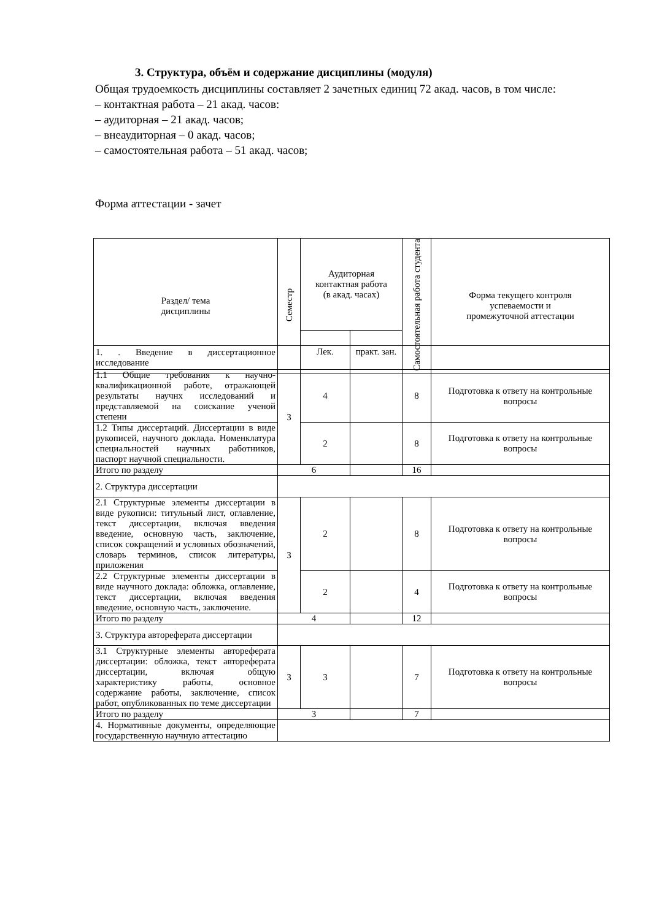3. Структура, объём и содержание дисциплины (модуля)
Общая трудоемкость дисциплины составляет 2 зачетных единиц 72 акад. часов, в том числе:
– контактная работа – 21 акад. часов:
– аудиторная – 21 акад. часов;
– внеаудиторная – 0 акад. часов;
– самостоятельная работа – 51 акад. часов;
Форма аттестации - зачет
| Раздел/ тема дисциплины | Семестр | Аудиторная контактная работа (в акад. часах) | | Самостоятельная работа студента | Форма текущего контроля успеваемости и промежуточной аттестации |
| --- | --- | --- | --- | --- | --- |
| | | Лек. | практ. зан. | | |
| 1. . Введение в диссертационное исследование | | | | | |
| 1.1 Общие требования к научно-квалификационной работе, отражающей результаты научнх исследований и представляемой на соискание ученой степени | 3 | 4 | | 8 | Подготовка к ответу на контрольные вопросы |
| 1.2 Типы диссертаций. Диссертации в виде рукописей, научного доклада. Номенклатура специальностей научных работников, паспорт научной специальности. | | 2 | | 8 | Подготовка к ответу на контрольные вопросы |
| Итого по разделу | 6 | | | 16 | |
| 2. Структура диссертации | | | | | |
| 2.1 Структурные элементы диссертации в виде рукописи: титульный лист, оглавление, текст диссертации, включая введения введение, основную часть, заключение, список сокращений и условных обозначений, словарь терминов, список литературы, приложения | 3 | 2 | | 8 | Подготовка к ответу на контрольные вопросы |
| 2.2 Структурные элементы диссертации в виде научного доклада: обложка, оглавление, текст диссертации, включая введения введение, основную часть, заключение. | | 2 | | 4 | Подготовка к ответу на контрольные вопросы |
| Итого по разделу | 4 | | | 12 | |
| 3. Структура автореферата диссертации | | | | | |
| 3.1 Структурные элементы автореферата диссертации: обложка, текст автореферата диссертации, включая общую характеристику работы, основное содержание работы, заключение, список работ, опубликованных по теме диссертации | 3 | 3 | | 7 | Подготовка к ответу на контрольные вопросы |
| Итого по разделу | 3 | | | 7 | |
| 4. Нормативные документы, определяющие государственную научную аттестацию | | | | | |